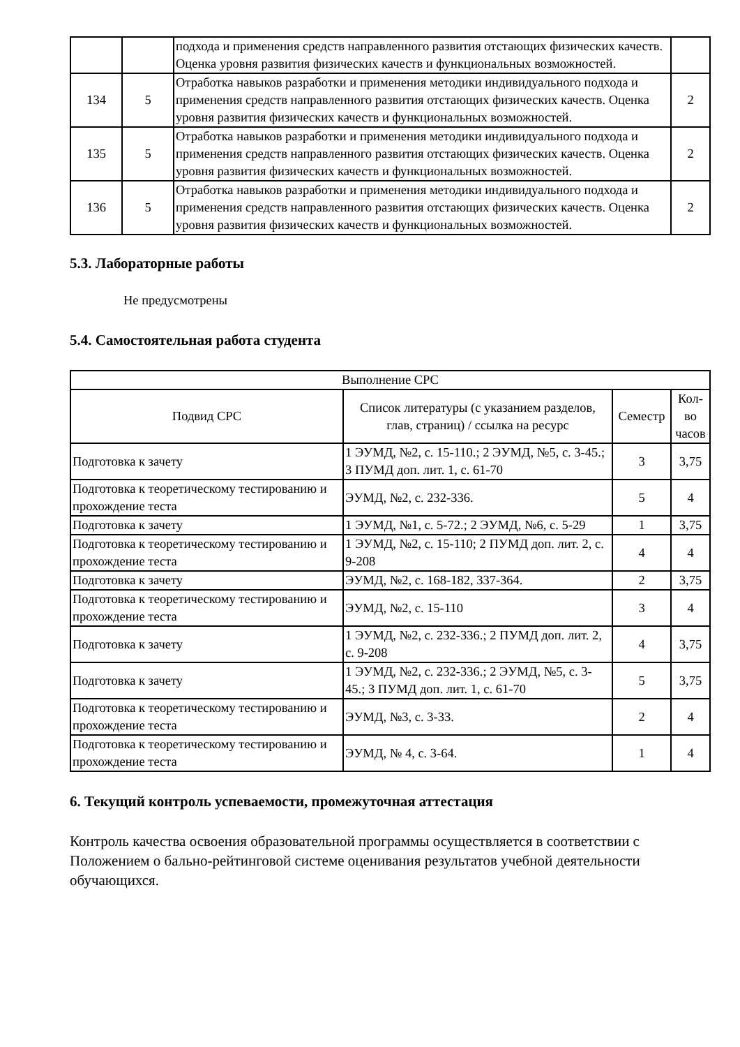| | | подхода и применения средств направленного развития отстающих физических качеств. Оценка уровня развития физических качеств и функциональных возможностей. | |
| 134 | 5 | Отработка навыков разработки и применения методики индивидуального подхода и применения средств направленного развития отстающих физических качеств. Оценка уровня развития физических качеств и функциональных возможностей. | 2 |
| 135 | 5 | Отработка навыков разработки и применения методики индивидуального подхода и применения средств направленного развития отстающих физических качеств. Оценка уровня развития физических качеств и функциональных возможностей. | 2 |
| 136 | 5 | Отработка навыков разработки и применения методики индивидуального подхода и применения средств направленного развития отстающих физических качеств. Оценка уровня развития физических качеств и функциональных возможностей. | 2 |
5.3. Лабораторные работы
Не предусмотрены
5.4. Самостоятельная работа студента
| Выполнение СРС | | | |
| --- | --- | --- | --- |
| Подвид СРС | Список литературы (с указанием разделов, глав, страниц) / ссылка на ресурс | Семестр | Кол-во часов |
| Подготовка к зачету | 1 ЭУМД, №2, с. 15-110.; 2 ЭУМД, №5, с. 3-45.; 3 ПУМД доп. лит. 1, с. 61-70 | 3 | 3,75 |
| Подготовка к теоретическому тестированию и прохождение теста | ЭУМД, №2, с. 232-336. | 5 | 4 |
| Подготовка к зачету | 1 ЭУМД, №1, с. 5-72.; 2 ЭУМД, №6, с. 5-29 | 1 | 3,75 |
| Подготовка к теоретическому тестированию и прохождение теста | 1 ЭУМД, №2, с. 15-110; 2 ПУМД доп. лит. 2, с. 9-208 | 4 | 4 |
| Подготовка к зачету | ЭУМД, №2, с. 168-182, 337-364. | 2 | 3,75 |
| Подготовка к теоретическому тестированию и прохождение теста | ЭУМД, №2, с. 15-110 | 3 | 4 |
| Подготовка к зачету | 1 ЭУМД, №2, с. 232-336.; 2 ПУМД доп. лит. 2, с. 9-208 | 4 | 3,75 |
| Подготовка к зачету | 1 ЭУМД, №2, с. 232-336.; 2 ЭУМД, №5, с. 3-45.; 3 ПУМД доп. лит. 1, с. 61-70 | 5 | 3,75 |
| Подготовка к теоретическому тестированию и прохождение теста | ЭУМД, №3, с. 3-33. | 2 | 4 |
| Подготовка к теоретическому тестированию и прохождение теста | ЭУМД, № 4, с. 3-64. | 1 | 4 |
6. Текущий контроль успеваемости, промежуточная аттестация
Контроль качества освоения образовательной программы осуществляется в соответствии с Положением о бально-рейтинговой системе оценивания результатов учебной деятельности обучающихся.